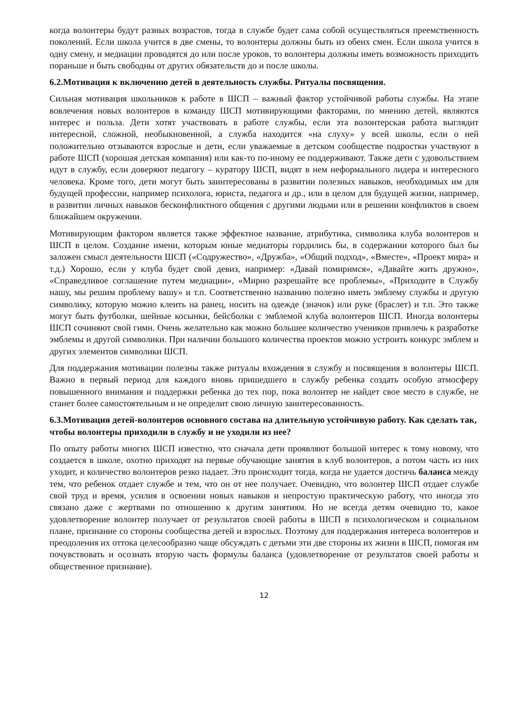когда волонтеры будут разных возрастов, тогда в службе будет сама собой осуществляться преемственность поколений. Если школа учится в две смены, то волонтеры должны быть из обеих смен. Если школа учится в одну смену, и медиации проводятся до или после уроков, то волонтеры должны иметь возможность приходить пораньше и быть свободны от других обязательств до и после школы.
6.2.Мотивация к включению детей в деятельность службы. Ритуалы посвящения.
Сильная мотивация школьников к работе в ШСП – важный фактор устойчивой работы службы. На этапе вовлечения новых волонтеров в команду ШСП мотивирующими факторами, по мнению детей, являются интерес и польза. Дети хотят участвовать в работе службы, если эта волонтерская работа выглядит интересной, сложной, необыкновенной, а служба находится «на слуху» у всей школы, если о ней положительно отзываются взрослые и дети, если уважаемые в детском сообществе подростки участвуют в работе ШСП (хорошая детская компания) или как-то по-иному ее поддерживают. Также дети с удовольствием идут в службу, если доверяют педагогу – куратору ШСП, видят в нем неформального лидера и интересного человека. Кроме того, дети могут быть заинтересованы в развитии полезных навыков, необходимых им для будущей профессии, например психолога, юриста, педагога и др., или в целом для будущей жизни, например, в развитии личных навыков бесконфликтного общения с другими людьми или в решении конфликтов в своем ближайшем окружении.
Мотивирующим фактором является также эффектное название, атрибутика, символика клуба волонтеров и ШСП в целом. Создание имени, которым юные медиаторы гордились бы, в содержании которого был бы заложен смысл деятельности ШСП («Содружество», «Дружба», «Общий подход», «Вместе», «Проект мира» и т.д.) Хорошо, если у клуба будет свой девиз, например: «Давай помиримся», «Давайте жить дружно», «Справедливое соглашение путем медиации», «Мирно разрешайте все проблемы», «Приходите в Службу нашу, мы решим проблему вашу» и т.п. Соответственно названию полезно иметь эмблему службы и другую символику, которую можно клеить на ранец, носить на одежде (значок) или руке (браслет) и т.п. Это также могут быть футболки, шейные косынки, бейсболки с эмблемой клуба волонтеров ШСП. Иногда волонтеры ШСП сочиняют свой гимн. Очень желательно как можно большее количество учеников привлечь к разработке эмблемы и другой символики. При наличии большого количества проектов можно устроить конкурс эмблем и других элементов символики ШСП.
Для поддержания мотивации полезны также ритуалы вхождения в службу и посвящения в волонтеры ШСП. Важно в первый период для каждого вновь пришедшего в службу ребенка создать особую атмосферу повышенного внимания и поддержки ребенка до тех пор, пока волонтер не найдет свое место в службе, не станет более самостоятельным и не определит свою личную заинтересованность.
6.3.Мотивация детей-волонтеров основного состава на длительную устойчивую работу. Как сделать так, чтобы волонтеры приходили в службу и не уходили из нее?
По опыту работы многих ШСП известно, что сначала дети проявляют большой интерес к тому новому, что создается в школе, охотно приходят на первые обучающие занятия в клуб волонтеров, а потом часть из них уходит, и количество волонтеров резко падает. Это происходит тогда, когда не удается достичь баланса между тем, что ребенок отдает службе и тем, что он от нее получает. Очевидно, что волонтер ШСП отдает службе свой труд и время, усилия в освоении новых навыков и непростую практическую работу, что иногда это связано даже с жертвами по отношению к другим занятиям. Но не всегда детям очевидно то, какое удовлетворение волонтер получает от результатов своей работы в ШСП в психологическом и социальном плане, признание со стороны сообщества детей и взрослых. Поэтому для поддержания интереса волонтеров и преодоления их оттока целесообразно чаще обсуждать с детьми эти две стороны их жизни в ШСП, помогая им почувствовать и осознать вторую часть формулы баланса (удовлетворение от результатов своей работы и общественное признание).
12